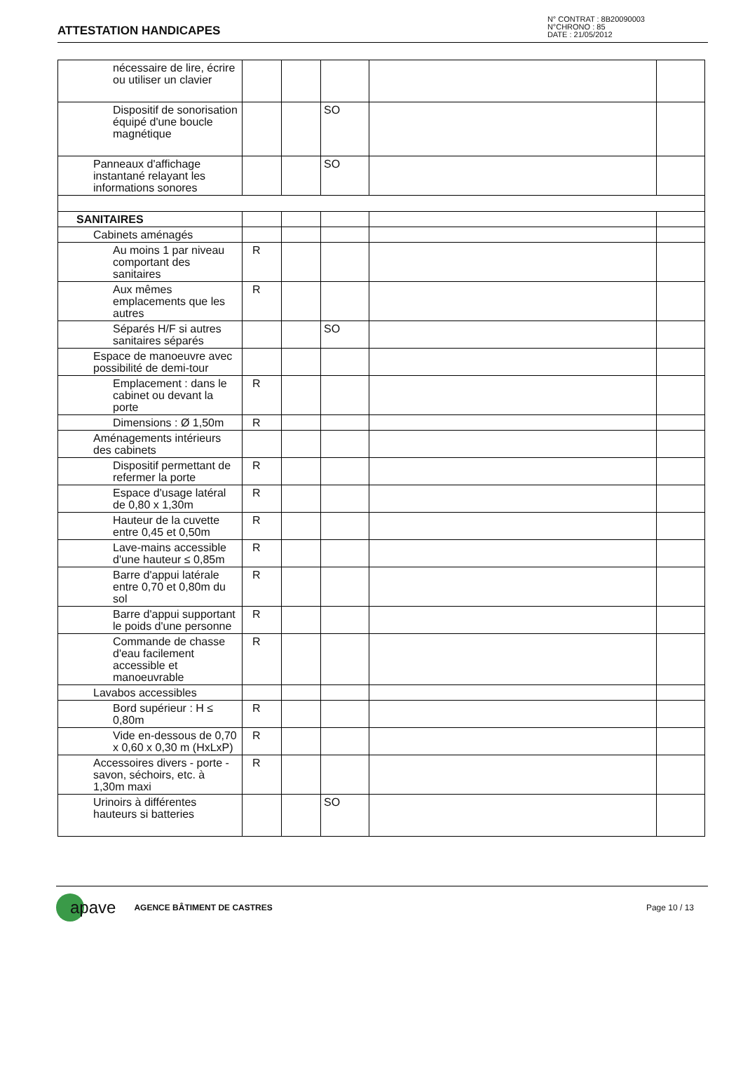ATTESTATION HANDICAPES
N° CONTRAT : 8B20090003
N°CHRONO : 85
DATE : 21/05/2012
| nécessaire de lire, écrire ou utiliser un clavier | | | | | |
| Dispositif de sonorisation équipé d'une boucle magnétique | | | SO | | |
| Panneaux d'affichage instantané relayant les informations sonores | | | SO | | |
| SANITAIRES | | | | | |
| Cabinets aménagés | | | | | |
| Au moins 1 par niveau comportant des sanitaires | R | | | | |
| Aux mêmes emplacements que les autres | R | | | | |
| Séparés H/F si autres sanitaires séparés | | | SO | | |
| Espace de manoeuvre avec possibilité de demi-tour | | | | | |
| Emplacement : dans le cabinet ou devant la porte | R | | | | |
| Dimensions : Ø 1,50m | R | | | | |
| Aménagements intérieurs des cabinets | | | | | |
| Dispositif permettant de refermer la porte | R | | | | |
| Espace d'usage latéral de 0,80 x 1,30m | R | | | | |
| Hauteur de la cuvette entre 0,45 et 0,50m | R | | | | |
| Lave-mains accessible d'une hauteur ≤ 0,85m | R | | | | |
| Barre d'appui latérale entre 0,70 et 0,80m du sol | R | | | | |
| Barre d'appui supportant le poids d'une personne | R | | | | |
| Commande de chasse d'eau facilement accessible et manoeuvrable | R | | | | |
| Lavabos accessibles | | | | | |
| Bord supérieur : H ≤ 0,80m | R | | | | |
| Vide en-dessous de 0,70 x 0,60 x 0,30 m (HxLxP) | R | | | | |
| Accessoires divers - porte -savon, séchoirs, etc. à 1,30m maxi | R | | | | |
| Urinoirs à différentes hauteurs si batteries | | | SO | | |
apave AGENCE BÂTIMENT DE CASTRES Page 10 / 13